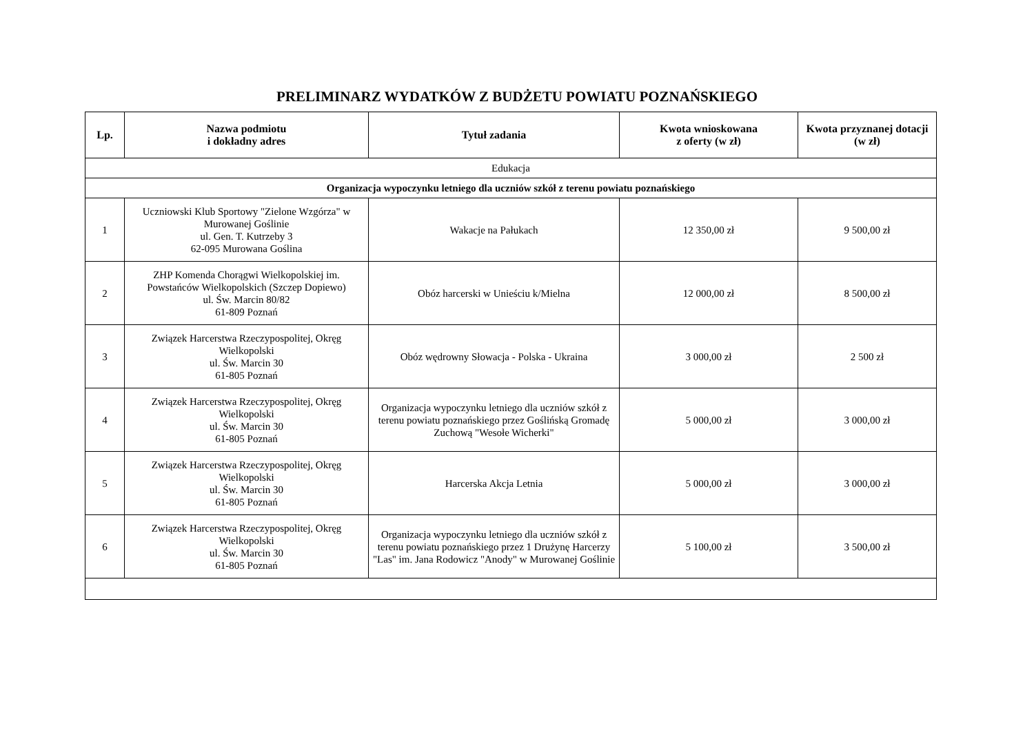PRELIMINARZ WYDATKÓW Z BUDŻETU POWIATU POZNAŃSKIEGO
| Lp. | Nazwa podmiotu i dokładny adres | Tytuł zadania | Kwota wnioskowana z oferty (w zł) | Kwota przyznanej dotacji (w zł) |
| --- | --- | --- | --- | --- |
| Edukacja | | | | |
| Organizacja wypoczynku letniego dla uczniów szkół z terenu powiatu poznańskiego | | | | |
| 1 | Uczniowski Klub Sportowy "Zielone Wzgórza" w Murowanej Goślinie ul. Gen. T. Kutrzeby 3 62-095 Murowana Goślina | Wakacje na Pałukach | 12 350,00 zł | 9 500,00 zł |
| 2 | ZHP Komenda Chorągwi Wielkopolskiej im. Powstańców Wielkopolskich (Szczep Dopiewo) ul. Św. Marcin 80/82 61-809 Poznań | Obóz harcerski w Unieściu k/Mielna | 12 000,00 zł | 8 500,00 zł |
| 3 | Związek Harcerstwa Rzeczypospolitej, Okręg Wielkopolski ul. Św. Marcin 30 61-805 Poznań | Obóz wędrowny Słowacja - Polska - Ukraina | 3 000,00 zł | 2 500 zł |
| 4 | Związek Harcerstwa Rzeczypospolitej, Okręg Wielkopolski ul. Św. Marcin 30 61-805 Poznań | Organizacja wypoczynku letniego dla uczniów szkół z terenu powiatu poznańskiego przez Goślińską Gromadę Zuchową "Wesołe Wicherki" | 5 000,00 zł | 3 000,00 zł |
| 5 | Związek Harcerstwa Rzeczypospolitej, Okręg Wielkopolski ul. Św. Marcin 30 61-805 Poznań | Harcerska Akcja Letnia | 5 000,00 zł | 3 000,00 zł |
| 6 | Związek Harcerstwa Rzeczypospolitej, Okręg Wielkopolski ul. Św. Marcin 30 61-805 Poznań | Organizacja wypoczynku letniego dla uczniów szkół z terenu powiatu poznańskiego przez 1 Drużynę Harcerzy "Las" im. Jana Rodowicz "Anody" w Murowanej Goślinie | 5 100,00 zł | 3 500,00 zł |